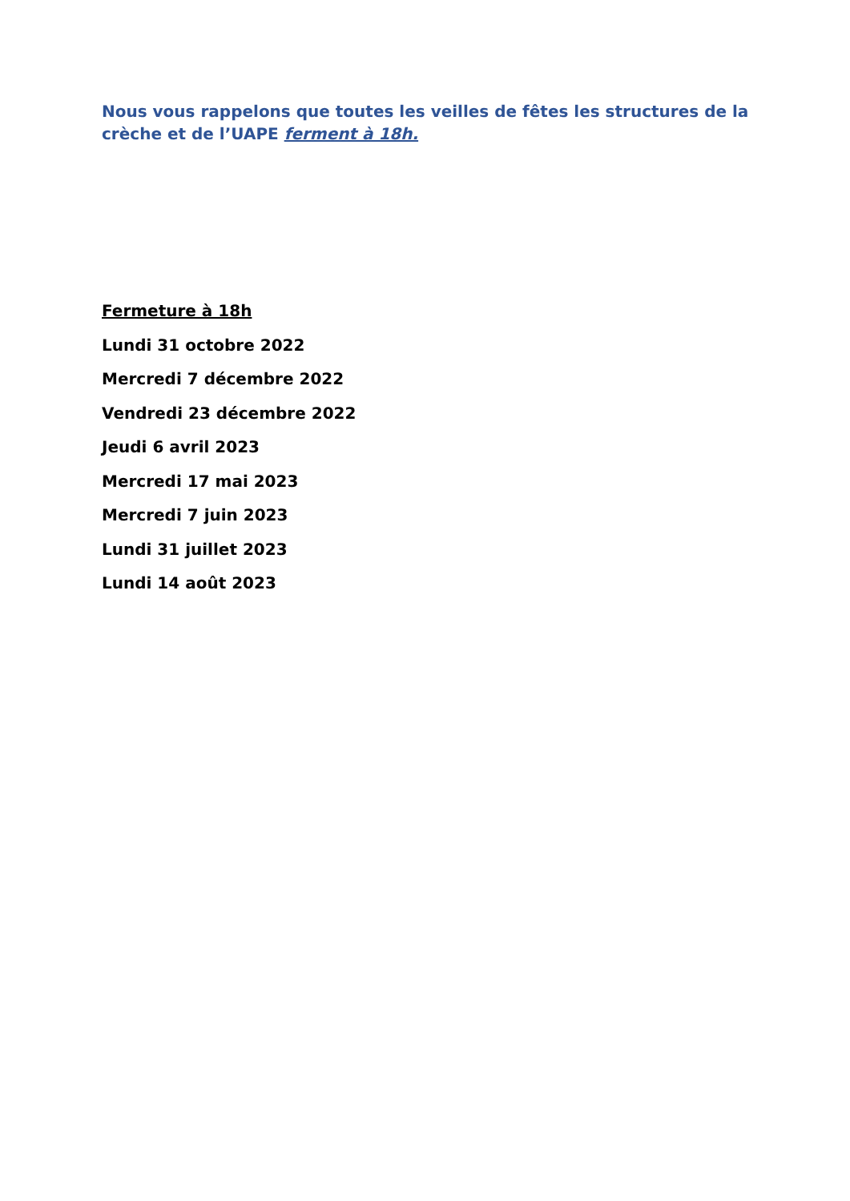Nous vous rappelons que toutes les veilles de fêtes les structures de la crèche et de l’UAPE ferment à 18h.
Fermeture à 18h
Lundi 31 octobre 2022
Mercredi 7 décembre 2022
Vendredi 23 décembre 2022
Jeudi 6 avril 2023
Mercredi 17 mai 2023
Mercredi 7 juin 2023
Lundi 31 juillet 2023
Lundi 14 août 2023